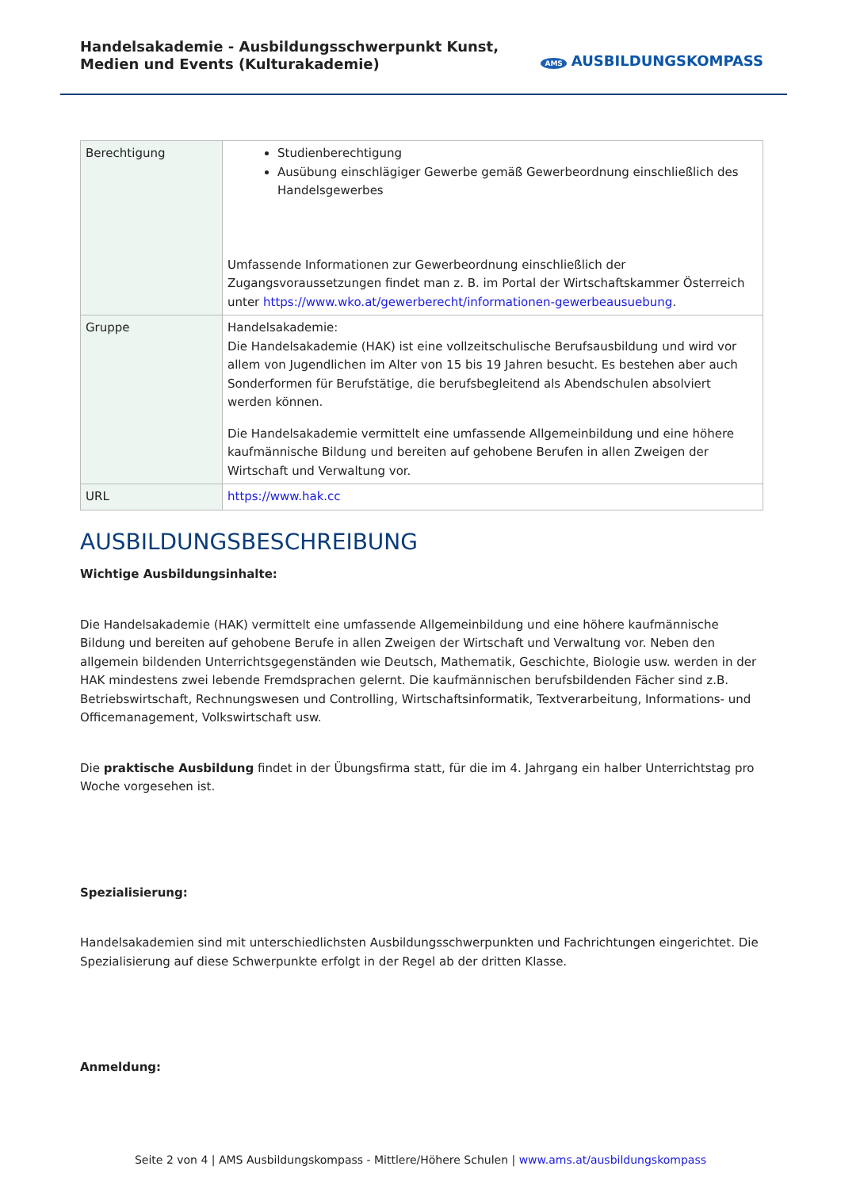Handelsakademie - Ausbildungsschwerpunkt Kunst, Medien und Events (Kulturakademie)
AMS AUSBILDUNGSKOMPASS
| Berechtigung | Studienberechtigung Ausübung einschlägiger Gewerbe gemäß Gewerbeordnung einschließlich des Handelsgewerbes Umfassende Informationen zur Gewerbeordnung einschließlich der Zugangsvoraussetzungen findet man z. B. im Portal der Wirtschaftskammer Österreich unter https://www.wko.at/gewerberecht/informationen-gewerbeausuebung . |
| Gruppe | Handelsakademie: Die Handelsakademie (HAK) ist eine vollzeitschulische Berufsausbildung und wird vor allem von Jugendlichen im Alter von 15 bis 19 Jahren besucht. Es bestehen aber auch Sonderformen für Berufstätige, die berufsbegleitend als Abendschulen absolviert werden können. Die Handelsakademie vermittelt eine umfassende Allgemeinbildung und eine höhere kaufmännische Bildung und bereiten auf gehobene Berufen in allen Zweigen der Wirtschaft und Verwaltung vor. |
| URL | https://www.hak.cc |
AUSBILDUNGSBESCHREIBUNG
Wichtige Ausbildungsinhalte:
Die Handelsakademie (HAK) vermittelt eine umfassende Allgemeinbildung und eine höhere kaufmännische Bildung und bereiten auf gehobene Berufe in allen Zweigen der Wirtschaft und Verwaltung vor. Neben den allgemein bildenden Unterrichtsgegenständen wie Deutsch, Mathematik, Geschichte, Biologie usw. werden in der HAK mindestens zwei lebende Fremdsprachen gelernt. Die kaufmännischen berufsbildenden Fächer sind z.B. Betriebswirtschaft, Rechnungswesen und Controlling, Wirtschaftsinformatik, Textverarbeitung, Informations- und Officemanagement, Volkswirtschaft usw.
Die praktische Ausbildung findet in der Übungsfirma statt, für die im 4. Jahrgang ein halber Unterrichtstag pro Woche vorgesehen ist.
Spezialisierung:
Handelsakademien sind mit unterschiedlichsten Ausbildungsschwerpunkten und Fachrichtungen eingerichtet. Die Spezialisierung auf diese Schwerpunkte erfolgt in der Regel ab der dritten Klasse.
Anmeldung:
Seite 2 von 4 | AMS Ausbildungskompass - Mittlere/Höhere Schulen | www.ams.at/ausbildungskompass